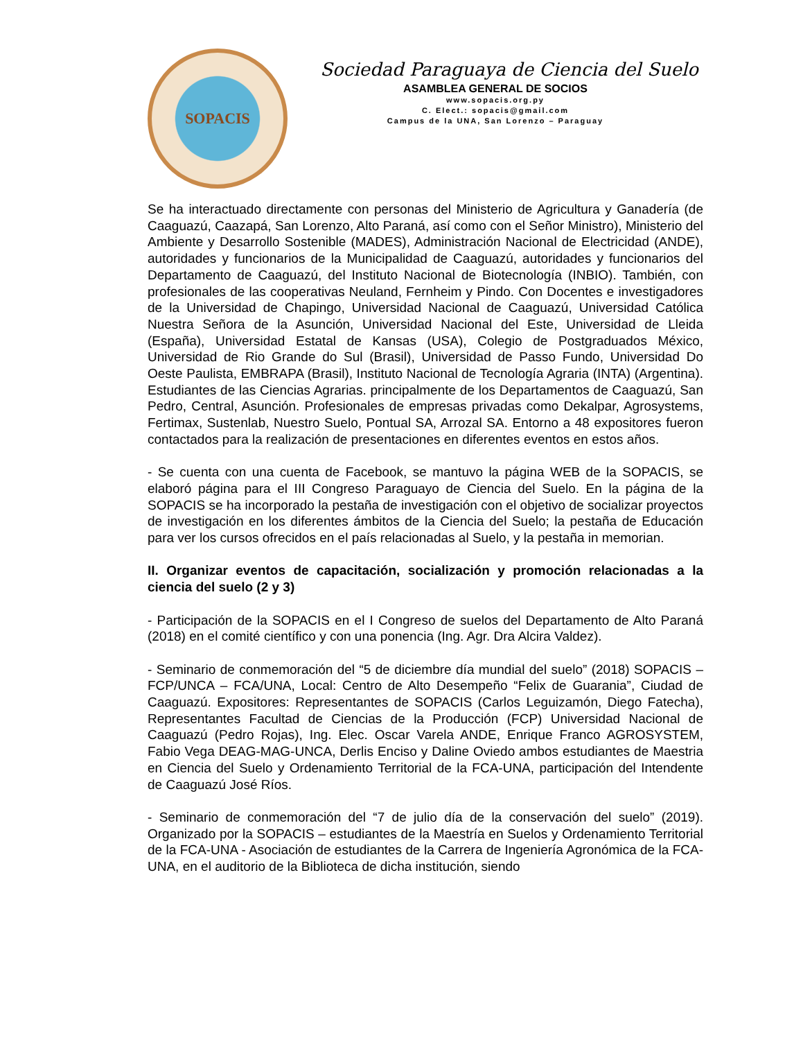SOPACIS
Sociedad Paraguaya de Ciencia del Suelo
ASAMBLEA GENERAL DE SOCIOS
www.sopacis.org.py
C. Elect.: sopacis@gmail.com
Campus de la UNA, San Lorenzo – Paraguay
Se ha interactuado directamente con personas del Ministerio de Agricultura y Ganadería (de Caaguazú, Caazapá, San Lorenzo, Alto Paraná, así como con el Señor Ministro), Ministerio del Ambiente y Desarrollo Sostenible (MADES), Administración Nacional de Electricidad (ANDE), autoridades y funcionarios de la Municipalidad de Caaguazú, autoridades y funcionarios del Departamento de Caaguazú, del Instituto Nacional de Biotecnología (INBIO). También, con profesionales de las cooperativas Neuland, Fernheim y Pindo. Con Docentes e investigadores de la Universidad de Chapingo, Universidad Nacional de Caaguazú, Universidad Católica Nuestra Señora de la Asunción, Universidad Nacional del Este, Universidad de Lleida (España), Universidad Estatal de Kansas (USA), Colegio de Postgraduados México, Universidad de Rio Grande do Sul (Brasil), Universidad de Passo Fundo, Universidad Do Oeste Paulista, EMBRAPA (Brasil), Instituto Nacional de Tecnología Agraria (INTA) (Argentina). Estudiantes de las Ciencias Agrarias. principalmente de los Departamentos de Caaguazú, San Pedro, Central, Asunción. Profesionales de empresas privadas como Dekalpar, Agrosystems, Fertimax, Sustenlab, Nuestro Suelo, Pontual SA, Arrozal SA. Entorno a 48 expositores fueron contactados para la realización de presentaciones en diferentes eventos en estos años.
- Se cuenta con una cuenta de Facebook, se mantuvo la página WEB de la SOPACIS, se elaboró página para el III Congreso Paraguayo de Ciencia del Suelo. En la página de la SOPACIS se ha incorporado la pestaña de investigación con el objetivo de socializar proyectos de investigación en los diferentes ámbitos de la Ciencia del Suelo; la pestaña de Educación para ver los cursos ofrecidos en el país relacionadas al Suelo, y la pestaña in memorian.
II. Organizar eventos de capacitación, socialización y promoción relacionadas a la ciencia del suelo (2 y 3)
- Participación de la SOPACIS en el I Congreso de suelos del Departamento de Alto Paraná (2018) en el comité científico y con una ponencia (Ing. Agr. Dra Alcira Valdez).
- Seminario de conmemoración del “5 de diciembre día mundial del suelo” (2018) SOPACIS – FCP/UNCA – FCA/UNA, Local: Centro de Alto Desempeño “Felix de Guarania”, Ciudad de Caaguazú. Expositores: Representantes de SOPACIS (Carlos Leguizamón, Diego Fatecha), Representantes Facultad de Ciencias de la Producción (FCP) Universidad Nacional de Caaguazú (Pedro Rojas), Ing. Elec. Oscar Varela ANDE, Enrique Franco AGROSYSTEM, Fabio Vega DEAG-MAG-UNCA, Derlis Enciso y Daline Oviedo ambos estudiantes de Maestria en Ciencia del Suelo y Ordenamiento Territorial de la FCA-UNA, participación del Intendente de Caaguazú José Ríos.
- Seminario de conmemoración del “7 de julio día de la conservación del suelo” (2019). Organizado por la SOPACIS – estudiantes de la Maestría en Suelos y Ordenamiento Territorial de la FCA-UNA - Asociación de estudiantes de la Carrera de Ingeniería Agronómica de la FCA-UNA, en el auditorio de la Biblioteca de dicha institución, siendo